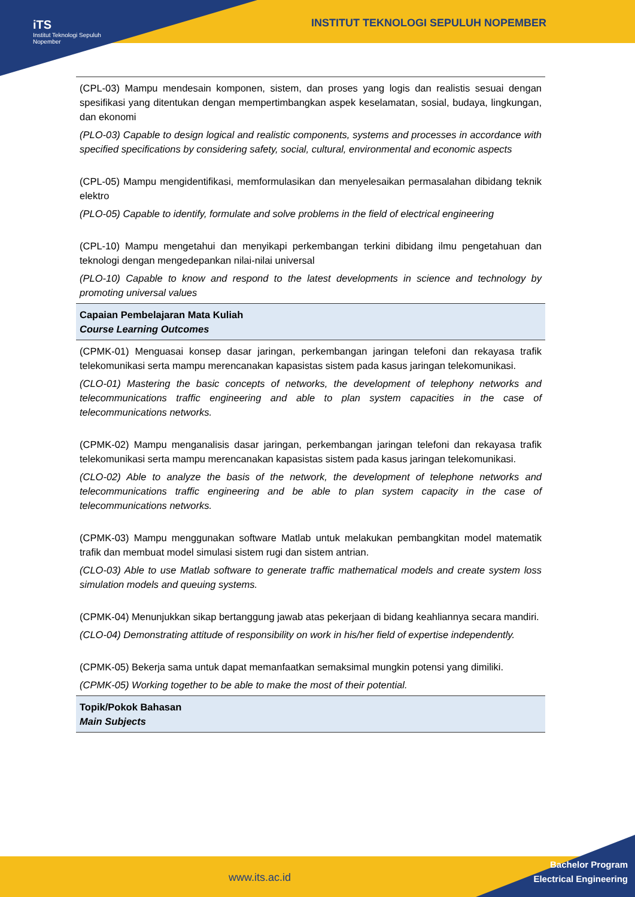iTS
Institut Teknologi Sepuluh Nopember
INSTITUT TEKNOLOGI SEPULUH NOPEMBER
| (CPL-03) Mampu mendesain komponen, sistem, dan proses yang logis dan realistis sesuai dengan spesifikasi yang ditentukan dengan mempertimbangkan aspek keselamatan, sosial, budaya, lingkungan, dan ekonomi (PLO-03) Capable to design logical and realistic components, systems and processes in accordance with specified specifications by considering safety, social, cultural, environmental and economic aspects (CPL-05) Mampu mengidentifikasi, memformulasikan dan menyelesaikan permasalahan dibidang teknik elektro (PLO-05) Capable to identify, formulate and solve problems in the field of electrical engineering (CPL-10) Mampu mengetahui dan menyikapi perkembangan terkini dibidang ilmu pengetahuan dan teknologi dengan mengedepankan nilai-nilai universal (PLO-10) Capable to know and respond to the latest developments in science and technology by promoting universal values |
| Capaian Pembelajaran Mata Kuliah Course Learning Outcomes |
| (CPMK-01) Menguasai konsep dasar jaringan, perkembangan jaringan telefoni dan rekayasa trafik telekomunikasi serta mampu merencanakan kapasistas sistem pada kasus jaringan telekomunikasi. (CLO-01) Mastering the basic concepts of networks, the development of telephony networks and telecommunications traffic engineering and able to plan system capacities in the case of telecommunications networks. (CPMK-02) Mampu menganalisis dasar jaringan, perkembangan jaringan telefoni dan rekayasa trafik telekomunikasi serta mampu merencanakan kapasistas sistem pada kasus jaringan telekomunikasi. (CLO-02) Able to analyze the basis of the network, the development of telephone networks and telecommunications traffic engineering and be able to plan system capacity in the case of telecommunications networks. (CPMK-03) Mampu menggunakan software Matlab untuk melakukan pembangkitan model matematik trafik dan membuat model simulasi sistem rugi dan sistem antrian. (CLO-03) Able to use Matlab software to generate traffic mathematical models and create system loss simulation models and queuing systems. (CPMK-04) Menunjukkan sikap bertanggung jawab atas pekerjaan di bidang keahliannya secara mandiri. (CLO-04) Demonstrating attitude of responsibility on work in his/her field of expertise independently. (CPMK-05) Bekerja sama untuk dapat memanfaatkan semaksimal mungkin potensi yang dimiliki. (CPMK-05) Working together to be able to make the most of their potential. |
| Topik/Pokok Bahasan Main Subjects |
www.its.ac.id
Bachelor Program
Electrical Engineering